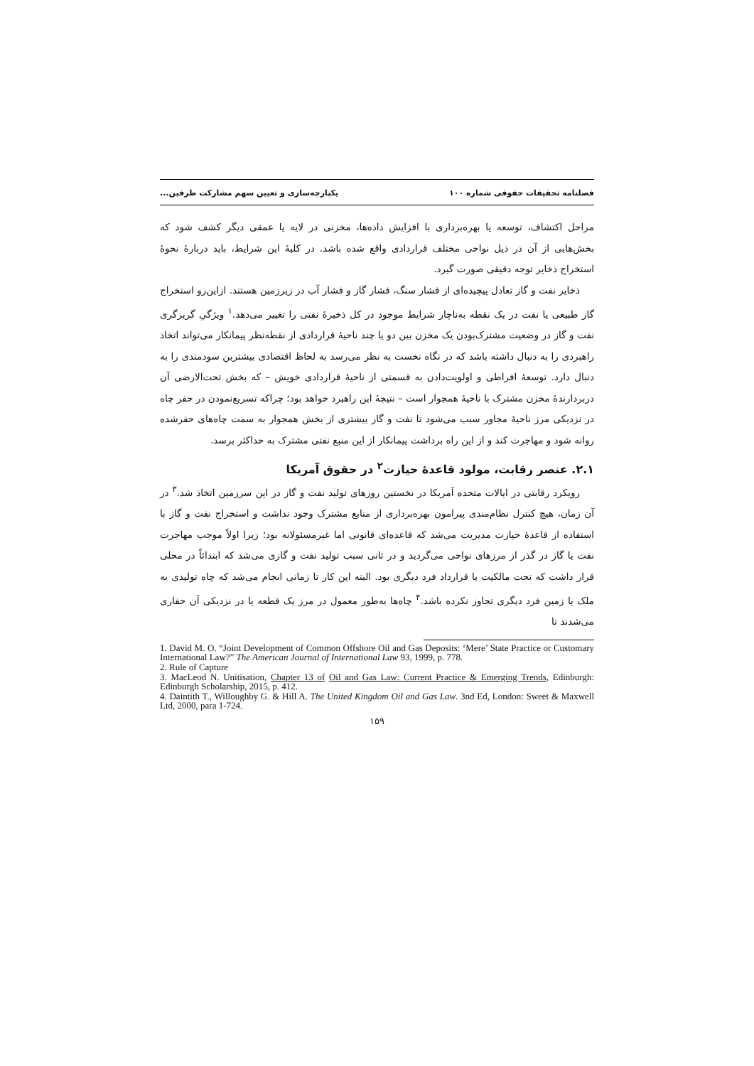فصلنامه تحقیقات حقوقی شماره ۱۰۰ یکپارچه‌سازی و تعیین سهم مشارکت طرفین...
مراحل اکتشاف، توسعه یا بهره‌برداری با افزایش داده‌ها، مخزنی در لایه یا عمقی دیگر کشف شود که بخش‌هایی از آن در ذیل نواحی مختلف قراردادی واقع شده باشد. در کلیهٔ این شرایط، باید دربارهٔ نحوهٔ استخراج ذخایر توجه دقیقی صورت گیرد.
ذخایر نفت و گاز تعادل پیچیده‌ای از فشار سنگ، فشار گاز و فشار آب در زیرزمین هستند. ازاین‌رو استخراج گاز طبیعی یا نفت در یک نقطه به‌ناچار شرایط موجود در کل ذخیرهٔ نفتی را تغییر می‌دهد.<sup>۱</sup> ویژگیِ گریزگری نفت و گاز در وضعیت مشترک‌بودن یک مخزن بین دو یا چند ناحیهٔ قراردادی از نقطه‌نظر پیمانکار می‌تواند اتخاذ راهبردی را به دنبال داشته باشد که در نگاه نخست به نظر می‌رسد به لحاظ اقتصادی بیشترین سودمندی را به دنبال دارد. توسعهٔ افراطی و اولویت‌دادن به قسمتی از ناحیهٔ قراردادی خویش – که بخش تحت‌الارضی آن دربردارندهٔ مخزن مشترک با ناحیهٔ همجوار است – نتیجهٔ این راهبرد خواهد بود؛ چراکه تسریع‌نمودن در حفر چاه در نزدیکی مرز ناحیهٔ مجاور سبب می‌شود تا نفت و گاز بیشتری از بخش همجوار به سمت چاه‌های حفرشده روانه شود و مهاجرت کند و از این راه برداشت پیمانکار از این منبع نفتی مشترک به حداکثر برسد.
۲.۱. عنصر رقابت، مولود قاعدهٔ حیازت<sup>۲</sup> در حقوق آمریکا
رویکرد رقابتی در ایالات متحده آمریکا در نخستین روزهای تولید نفت و گاز در این سرزمین اتخاذ شد.<sup>۳</sup> در آن زمان، هیچ کنترل نظام‌مندی پیرامون بهره‌برداری از منابع مشترک وجود نداشت و استخراج نفت و گاز با استفاده از قاعدهٔ حیازت مدیریت می‌شد که قاعده‌ای قانونی اما غیرمسئولانه بود؛ زیرا اولاً موجب مهاجرت نفت یا گاز در گذر از مرزهای نواحی می‌گردید و در ثانی سبب تولید نفت و گازی می‌شد که ابتدائاً در محلی قرار داشت که تحت مالکیت یا قرارداد فرد دیگری بود. البته این کار تا زمانی انجام می‌شد که چاه تولیدی به ملک یا زمین فرد دیگری تجاوز نکرده باشد.<sup>۴</sup> چاه‌ها به‌طور معمول در مرز یک قطعه یا در نزدیکی آن حفاری می‌شدند تا
1. David M. O. “Joint Development of Common Offshore Oil and Gas Deposits: ‘Mere’ State Practice or Customary International Law?” The American Journal of International Law 93, 1999, p. 778.
2. Rule of Capture
3. MacLeod N. Unitisation, Chapter 13 of Oil and Gas Law: Current Practice & Emerging Trends, Edinburgh: Edinburgh Scholarship, 2015, p. 412.
4. Daintith T., Willoughby G. & Hill A. The United Kingdom Oil and Gas Law. 3nd Ed, London: Sweet & Maxwell Ltd, 2000, para 1-724.
۱۵۹